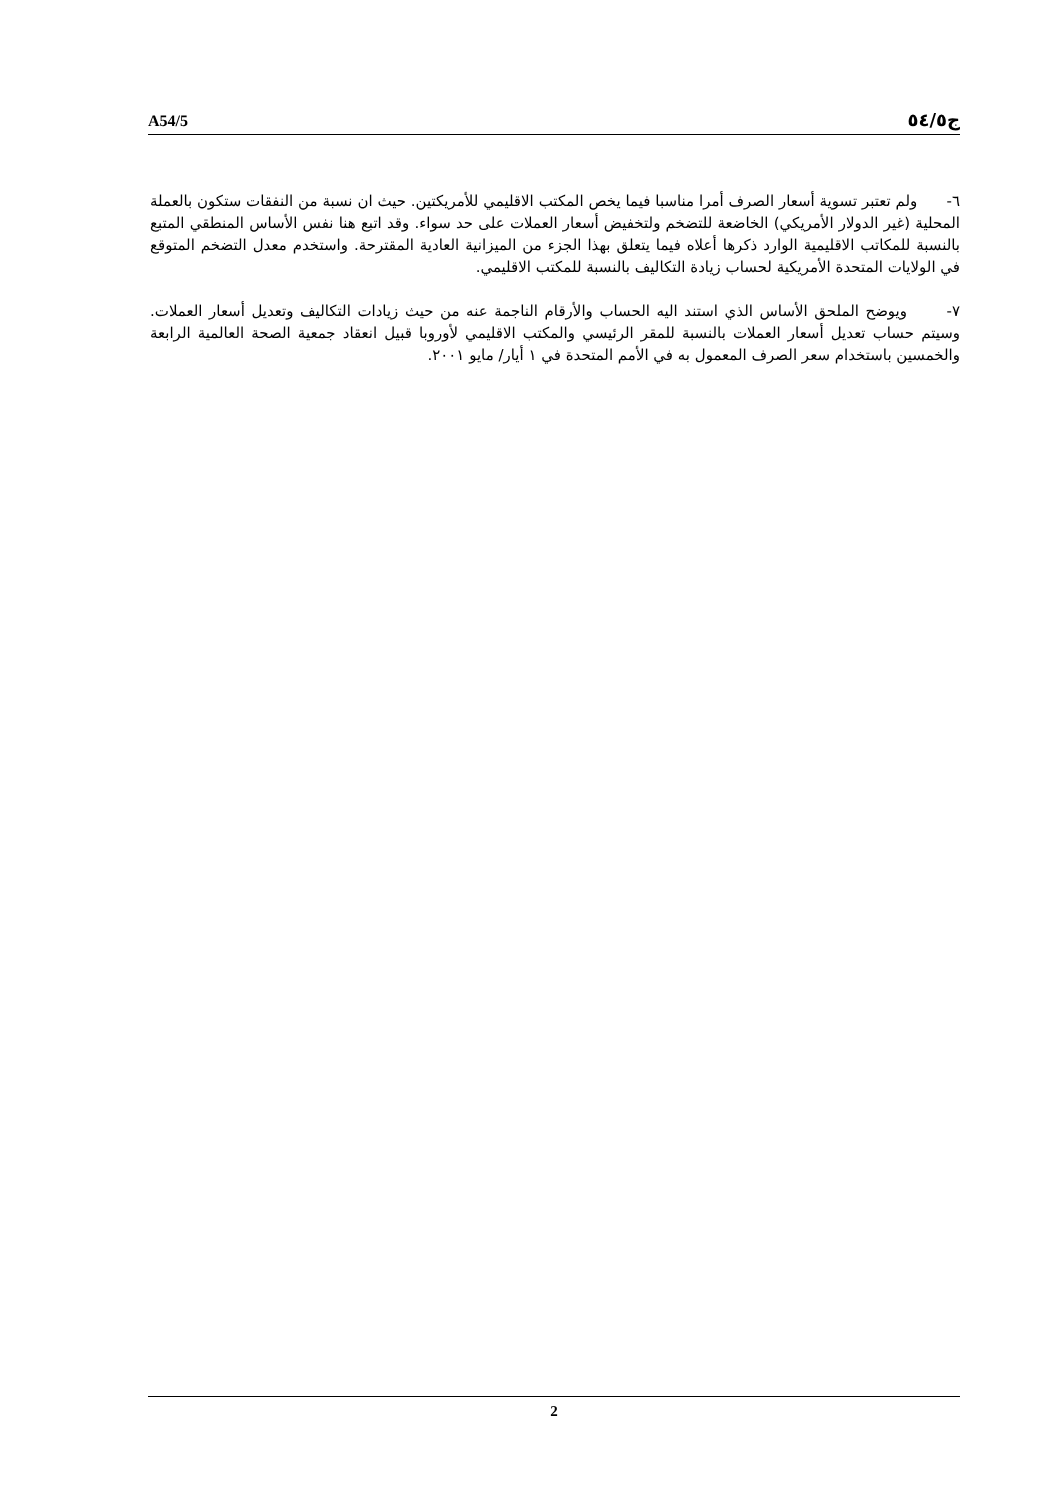A54/5 ج٥٤/٥
٦- ولم تعتبر تسوية أسعار الصرف أمرا مناسبا فيما يخص المكتب الاقليمي للأمريكتين. حيث ان نسبة من النفقات ستكون بالعملة المحلية (غير الدولار الأمريكي) الخاضعة للتضخم ولتخفيض أسعار العملات على حد سواء. وقد اتبع هنا نفس الأساس المنطقي المتبع بالنسبة للمكاتب الاقليمية الوارد ذكرها أعلاه فيما يتعلق بهذا الجزء من الميزانية العادية المقترحة. واستخدم معدل التضخم المتوقع في الولايات المتحدة الأمريكية لحساب زيادة التكاليف بالنسبة للمكتب الاقليمي.
٧- ويوضح الملحق الأساس الذي استند اليه الحساب والأرقام الناجمة عنه من حيث زيادات التكاليف وتعديل أسعار العملات. وسيتم حساب تعديل أسعار العملات بالنسبة للمقر الرئيسي والمكتب الاقليمي لأوروبا قبيل انعقاد جمعية الصحة العالمية الرابعة والخمسين باستخدام سعر الصرف المعمول به في الأمم المتحدة في ١ أيار/ مايو ٢٠٠١.
2